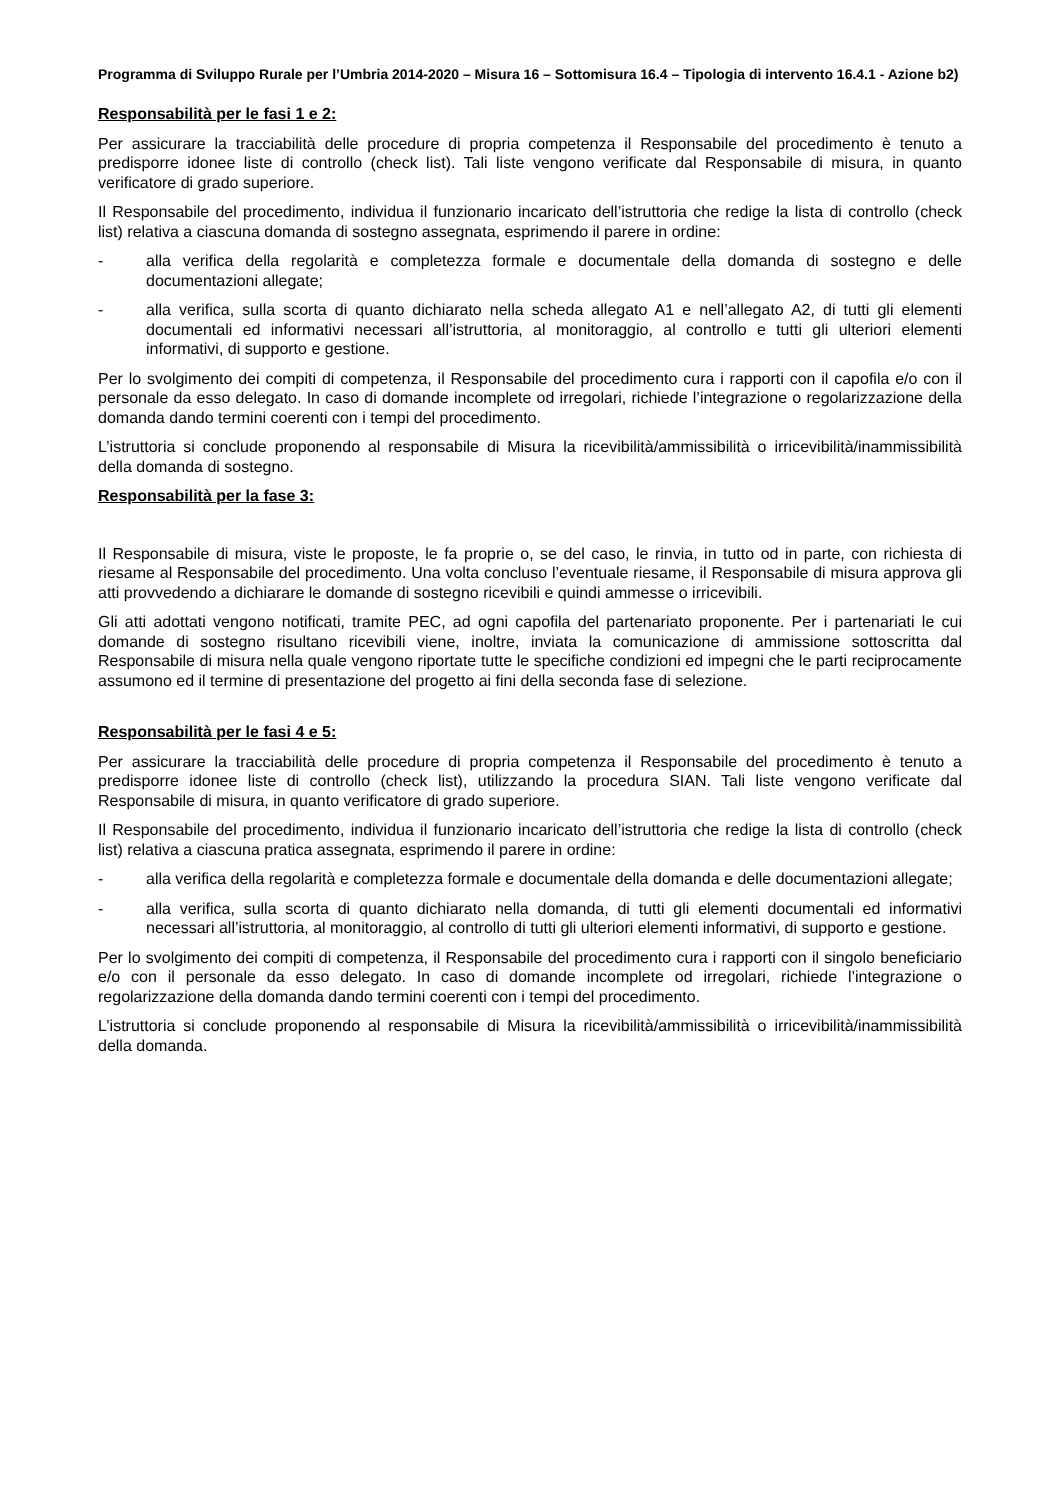Programma di Sviluppo Rurale per l’Umbria 2014-2020 – Misura 16 – Sottomisura 16.4 – Tipologia di intervento 16.4.1 - Azione b2)
Responsabilità per le fasi 1 e 2:
Per assicurare la tracciabilità delle procedure di propria competenza il Responsabile del procedimento è tenuto a predisporre idonee liste di controllo (check list). Tali liste vengono verificate dal Responsabile di misura, in quanto verificatore di grado superiore.
Il Responsabile del procedimento, individua il funzionario incaricato dell’istruttoria che redige la lista di controllo (check list) relativa a ciascuna domanda di sostegno assegnata, esprimendo il parere in ordine:
- alla verifica della regolarità e completezza formale e documentale della domanda di sostegno e delle documentazioni allegate;
- alla verifica, sulla scorta di quanto dichiarato nella scheda allegato A1 e nell’allegato A2, di tutti gli elementi documentali ed informativi necessari all’istruttoria, al monitoraggio, al controllo e tutti gli ulteriori elementi informativi, di supporto e gestione.
Per lo svolgimento dei compiti di competenza, il Responsabile del procedimento cura i rapporti con il capofila e/o con il personale da esso delegato. In caso di domande incomplete od irregolari, richiede l’integrazione o regolarizzazione della domanda dando termini coerenti con i tempi del procedimento.
L’istruttoria si conclude proponendo al responsabile di Misura la ricevibilità/ammissibilità o irricevibilità/inammissibilità della domanda di sostegno.
Responsabilità per la fase 3:
Il Responsabile di misura, viste le proposte, le fa proprie o, se del caso, le rinvia, in tutto od in parte, con richiesta di riesame al Responsabile del procedimento. Una volta concluso l’eventuale riesame, il Responsabile di misura approva gli atti provvedendo a dichiarare le domande di sostegno ricevibili e quindi ammesse o irricevibili.
Gli atti adottati vengono notificati, tramite PEC, ad ogni capofila del partenariato proponente. Per i partenariati le cui domande di sostegno risultano ricevibili viene, inoltre, inviata la comunicazione di ammissione sottoscritta dal Responsabile di misura nella quale vengono riportate tutte le specifiche condizioni ed impegni che le parti reciprocamente assumono ed il termine di presentazione del progetto ai fini della seconda fase di selezione.
Responsabilità per le fasi 4 e 5:
Per assicurare la tracciabilità delle procedure di propria competenza il Responsabile del procedimento è tenuto a predisporre idonee liste di controllo (check list), utilizzando la procedura SIAN. Tali liste vengono verificate dal Responsabile di misura, in quanto verificatore di grado superiore.
Il Responsabile del procedimento, individua il funzionario incaricato dell’istruttoria che redige la lista di controllo (check list) relativa a ciascuna pratica assegnata, esprimendo il parere in ordine:
- alla verifica della regolarità e completezza formale e documentale della domanda e delle documentazioni allegate;
- alla verifica, sulla scorta di quanto dichiarato nella domanda, di tutti gli elementi documentali ed informativi necessari all’istruttoria, al monitoraggio, al controllo di tutti gli ulteriori elementi informativi, di supporto e gestione.
Per lo svolgimento dei compiti di competenza, il Responsabile del procedimento cura i rapporti con il singolo beneficiario e/o con il personale da esso delegato. In caso di domande incomplete od irregolari, richiede l’integrazione o regolarizzazione della domanda dando termini coerenti con i tempi del procedimento.
L’istruttoria si conclude proponendo al responsabile di Misura la ricevibilità/ammissibilità o irricevibilità/inammissibilità della domanda.